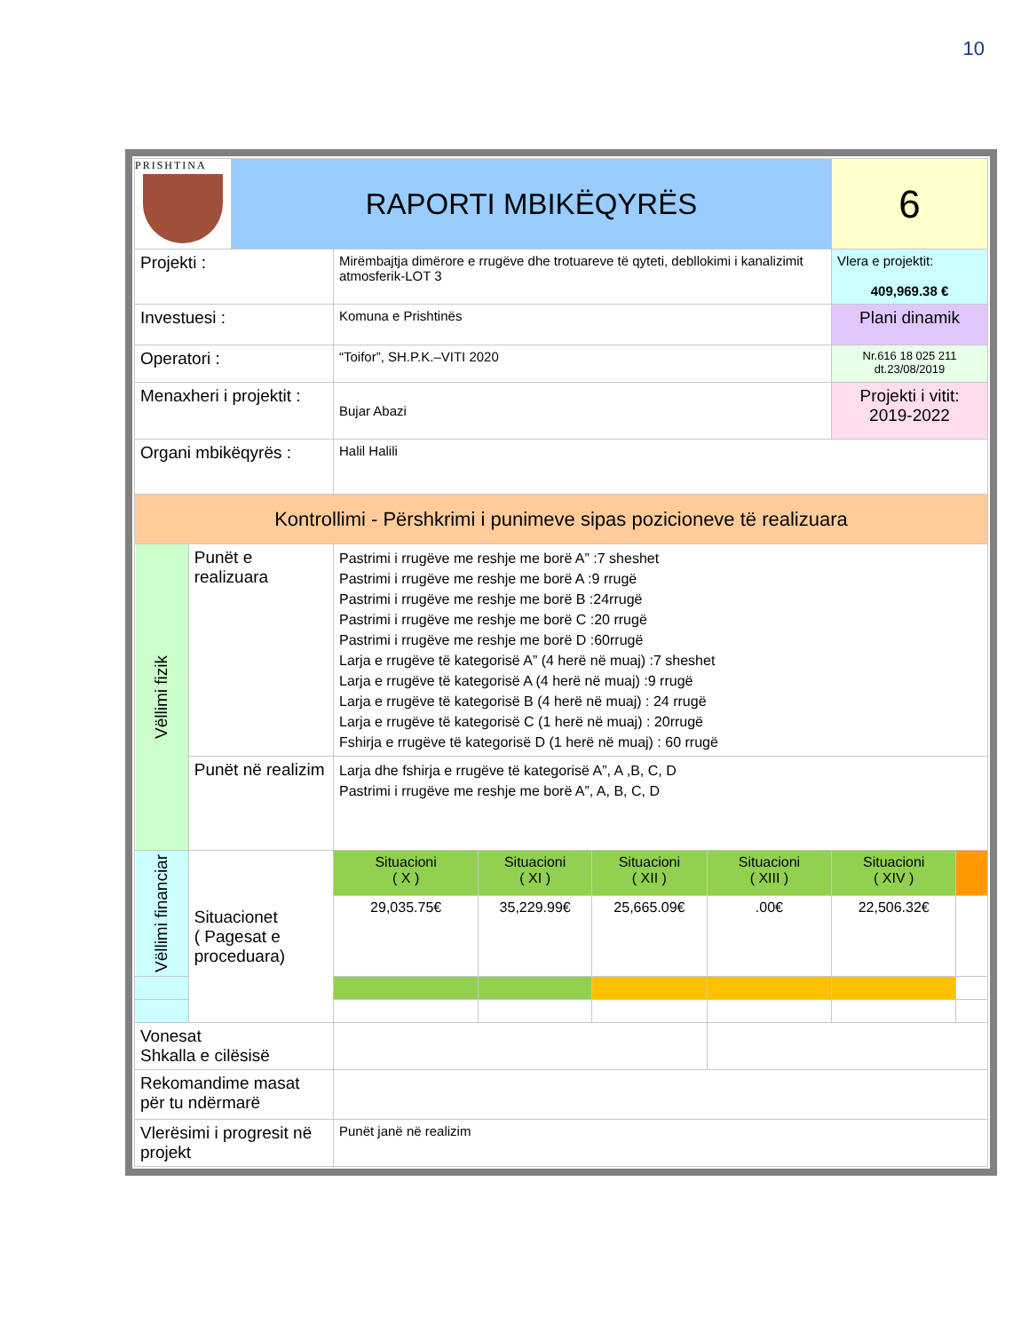10
| PRISHTINA | | RAPORTI MBIKËQYRËS | | | | | 6 | |
| Projekti : | | | Mirëmbajtja dimërore e rrugëve dhe trotuareve të qyteti, debllokimi i kanalizimit atmosferik-LOT 3 | | | | Vlera e projektit: 409,969.38 € | |
| Investuesi : | | | Komuna e Prishtinës | | | | Plani dinamik | |
| Operatori : | | | “Toifor”, SH.P.K.–VITI 2020 | | | | Nr.616 18 025 211 dt.23/08/2019 | |
| Menaxheri i projektit : | | | Bujar Abazi | | | | Projekti i vitit: 2019-2022 | |
| Organi mbikëqyrës : | | | Halil Halili | | | | | |
| Kontrollimi - Përshkrimi i punimeve sipas pozicioneve të realizuara | | | | | | | | |
| Vëllimi fizik | Punët e realizuara | | Pastrimi i rrugëve me reshje me borë A” :7 sheshet Pastrimi i rrugëve me reshje me borë A :9 rrugë Pastrimi i rrugëve me reshje me borë B :24rrugë Pastrimi i rrugëve me reshje me borë C :20 rrugë Pastrimi i rrugëve me reshje me borë D :60rrugë Larja e rrugëve të kategorisë A” (4 herë në muaj) :7 sheshet Larja e rrugëve të kategorisë A (4 herë në muaj) :9 rrugë Larja e rrugëve të kategorisë B (4 herë në muaj) : 24 rrugë Larja e rrugëve të kategorisë C (1 herë në muaj) : 20rrugë Fshirja e rrugëve të kategorisë D (1 herë në muaj) : 60 rrugë | | | | | |
| | Punët në realizim | | Larja dhe fshirja e rrugëve të kategorisë A”, A ,B, C, D Pastrimi i rrugëve me reshje me borë A”, A, B, C, D | | | | | |
| Vëllimi financiar | Situacionet ( Pagesat e proceduara) | | Situacioni ( X ) | Situacioni ( XI ) | Situacioni ( XII ) | Situacioni ( XIII ) | Situacioni ( XIV ) | |
| | | | 29,035.75€ | 35,229.99€ | 25,665.09€ | .00€ | 22,506.32€ | |
| Vonesat Shkalla e cilësisë | | | | | | | | |
| Rekomandime masat për tu ndërmarë | | | | | | | | |
| Vlerësimi i progresit në projekt | | | Punët janë në realizim | | | | | |